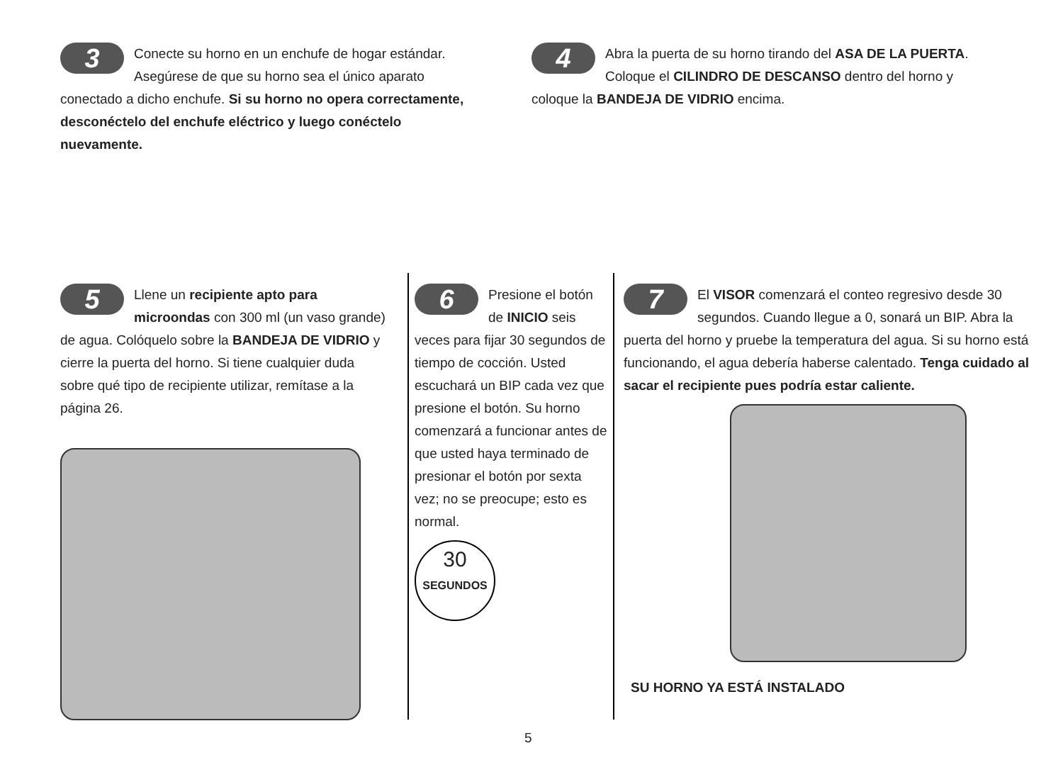3 Conecte su horno en un enchufe de hogar estándar. Asegúrese de que su horno sea el único aparato conectado a dicho enchufe. Si su horno no opera correctamente, desconéctelo del enchufe eléctrico y luego conéctelo nuevamente.
4 Abra la puerta de su horno tirando del ASA DE LA PUERTA. Coloque el CILINDRO DE DESCANSO dentro del horno y coloque la BANDEJA DE VIDRIO encima.
5 Llene un recipiente apto para microondas con 300 ml (un vaso grande) de agua. Colóquelo sobre la BANDEJA DE VIDRIO y cierre la puerta del horno. Si tiene cualquier duda sobre qué tipo de recipiente utilizar, remítase a la página 26.
6 Presione el botón de INICIO seis veces para fijar 30 segundos de tiempo de cocción. Usted escuchará un BIP cada vez que presione el botón. Su horno comenzará a funcionar antes de que usted haya terminado de presionar el botón por sexta vez; no se preocupe; esto es normal.
30
SEGUNDOS
7 El VISOR comenzará el conteo regresivo desde 30 segundos. Cuando llegue a 0, sonará un BIP. Abra la puerta del horno y pruebe la temperatura del agua. Si su horno está funcionando, el agua debería haberse calentado. Tenga cuidado al sacar el recipiente pues podría estar caliente.
SU HORNO YA ESTÁ INSTALADO
5